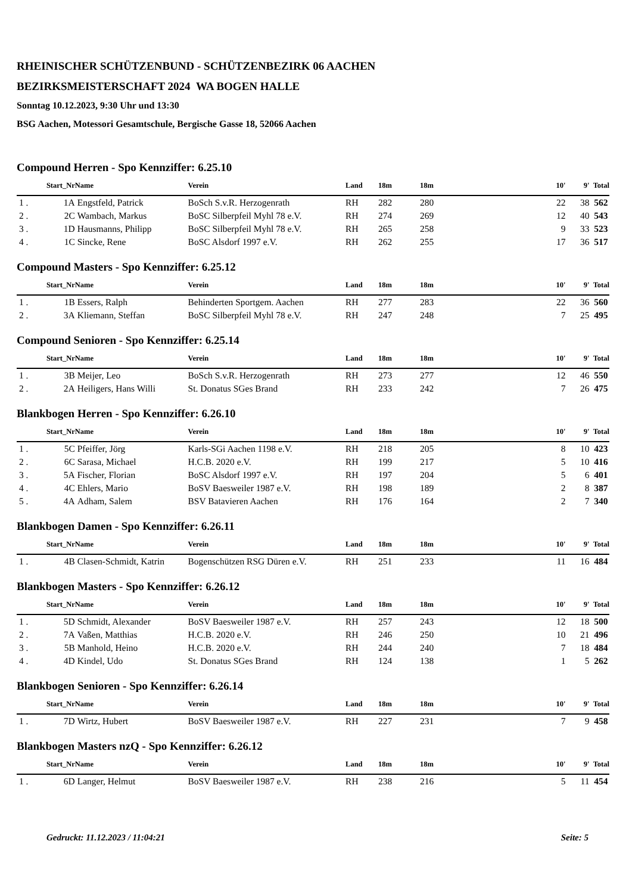RHEINISCHER SCHÜTZENBUND - SCHÜTZENBEZIRK 06 AACHEN
BEZIRKSMEISTERSCHAFT 2024 WA BOGEN HALLE
Sonntag 10.12.2023, 9:30 Uhr und 13:30
BSG Aachen, Motessori Gesamtschule, Bergische Gasse 18, 52066 Aachen
Compound Herren - Spo Kennziffer: 6.25.10
| | Start_Nr | Name | Verein | Land | 18m | 18m | | 10' | 9' | Total |
| --- | --- | --- | --- | --- | --- | --- | --- | --- | --- | --- |
| 1 . | 1A | Engstfeld, Patrick | BoSch S.v.R. Herzogenrath | RH | 282 | 280 | | 22 | 38 | 562 |
| 2 . | 2C | Wambach, Markus | BoSC Silberpfeil Myhl 78 e.V. | RH | 274 | 269 | | 12 | 40 | 543 |
| 3 . | 1D | Hausmanns, Philipp | BoSC Silberpfeil Myhl 78 e.V. | RH | 265 | 258 | | 9 | 33 | 523 |
| 4 . | 1C | Sincke, Rene | BoSC Alsdorf 1997 e.V. | RH | 262 | 255 | | 17 | 36 | 517 |
Compound Masters - Spo Kennziffer: 6.25.12
| | Start_Nr | Name | Verein | Land | 18m | 18m | | 10' | 9' | Total |
| --- | --- | --- | --- | --- | --- | --- | --- | --- | --- | --- |
| 1 . | 1B | Essers, Ralph | Behinderten Sportgem. Aachen | RH | 277 | 283 | | 22 | 36 | 560 |
| 2 . | 3A | Kliemann, Steffan | BoSC Silberpfeil Myhl 78 e.V. | RH | 247 | 248 | | 7 | 25 | 495 |
Compound Senioren - Spo Kennziffer: 6.25.14
| | Start_Nr | Name | Verein | Land | 18m | 18m | | 10' | 9' | Total |
| --- | --- | --- | --- | --- | --- | --- | --- | --- | --- | --- |
| 1 . | 3B | Meijer, Leo | BoSch S.v.R. Herzogenrath | RH | 273 | 277 | | 12 | 46 | 550 |
| 2 . | 2A | Heiligers, Hans Willi | St. Donatus SGes Brand | RH | 233 | 242 | | 7 | 26 | 475 |
Blankbogen Herren - Spo Kennziffer: 6.26.10
| | Start_Nr | Name | Verein | Land | 18m | 18m | | 10' | 9' | Total |
| --- | --- | --- | --- | --- | --- | --- | --- | --- | --- | --- |
| 1 . | 5C | Pfeiffer, Jörg | Karls-SGi Aachen 1198 e.V. | RH | 218 | 205 | | 8 | 10 | 423 |
| 2 . | 6C | Sarasa, Michael | H.C.B. 2020 e.V. | RH | 199 | 217 | | 5 | 10 | 416 |
| 3 . | 5A | Fischer, Florian | BoSC Alsdorf 1997 e.V. | RH | 197 | 204 | | 5 | 6 | 401 |
| 4 . | 4C | Ehlers, Mario | BoSV Baesweiler 1987 e.V. | RH | 198 | 189 | | 2 | 8 | 387 |
| 5 . | 4A | Adham, Salem | BSV Batavieren Aachen | RH | 176 | 164 | | 2 | 7 | 340 |
Blankbogen Damen - Spo Kennziffer: 6.26.11
| | Start_Nr | Name | Verein | Land | 18m | 18m | | 10' | 9' | Total |
| --- | --- | --- | --- | --- | --- | --- | --- | --- | --- | --- |
| 1 . | 4B | Clasen-Schmidt, Katrin | Bogenschützen RSG Düren e.V. | RH | 251 | 233 | | 11 | 16 | 484 |
Blankbogen Masters - Spo Kennziffer: 6.26.12
| | Start_Nr | Name | Verein | Land | 18m | 18m | | 10' | 9' | Total |
| --- | --- | --- | --- | --- | --- | --- | --- | --- | --- | --- |
| 1 . | 5D | Schmidt, Alexander | BoSV Baesweiler 1987 e.V. | RH | 257 | 243 | | 12 | 18 | 500 |
| 2 . | 7A | Vaßen, Matthias | H.C.B. 2020 e.V. | RH | 246 | 250 | | 10 | 21 | 496 |
| 3 . | 5B | Manhold, Heino | H.C.B. 2020 e.V. | RH | 244 | 240 | | 7 | 18 | 484 |
| 4 . | 4D | Kindel, Udo | St. Donatus SGes Brand | RH | 124 | 138 | | 1 | 5 | 262 |
Blankbogen Senioren - Spo Kennziffer: 6.26.14
| | Start_Nr | Name | Verein | Land | 18m | 18m | | 10' | 9' | Total |
| --- | --- | --- | --- | --- | --- | --- | --- | --- | --- | --- |
| 1 . | 7D | Wirtz, Hubert | BoSV Baesweiler 1987 e.V. | RH | 227 | 231 | | 7 | 9 | 458 |
Blankbogen Masters nzQ - Spo Kennziffer: 6.26.12
| | Start_Nr | Name | Verein | Land | 18m | 18m | | 10' | 9' | Total |
| --- | --- | --- | --- | --- | --- | --- | --- | --- | --- | --- |
| 1 . | 6D | Langer, Helmut | BoSV Baesweiler 1987 e.V. | RH | 238 | 216 | | 5 | 11 | 454 |
Gedruckt: 11.12.2023 / 11:04:21 Seite: 5